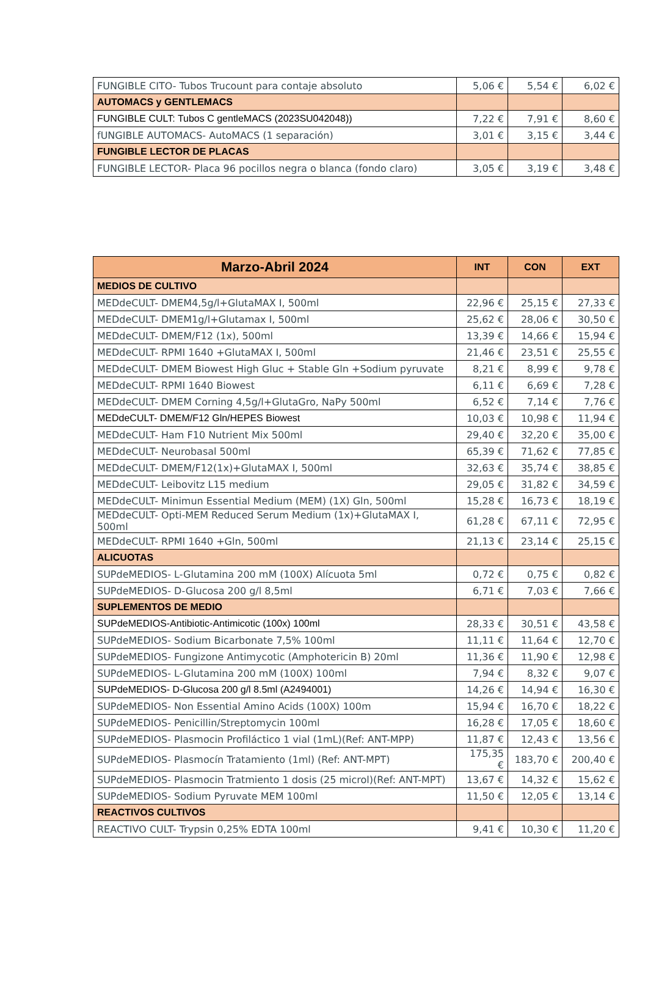| FUNGIBLE CITO- Tubos Trucount para contaje absoluto | 5,06 € | 5,54 € | 6,02 € |
| AUTOMACS y GENTLEMACS | | | |
| FUNGIBLE CULT: Tubos C gentleMACS (2023SU042048)) | 7,22 € | 7,91 € | 8,60 € |
| fUNGIBLE AUTOMACS- AutoMACS (1 separación) | 3,01 € | 3,15 € | 3,44 € |
| FUNGIBLE LECTOR DE PLACAS | | | |
| FUNGIBLE LECTOR- Placa 96 pocillos negra o blanca (fondo claro) | 3,05 € | 3,19 € | 3,48 € |
| Marzo-Abril 2024 | INT | CON | EXT |
| --- | --- | --- | --- |
| MEDIOS DE CULTIVO | | | |
| MEDdeCULT- DMEM4,5g/l+GlutaMAX I, 500ml | 22,96 € | 25,15 € | 27,33 € |
| MEDdeCULT- DMEM1g/l+Glutamax I, 500ml | 25,62 € | 28,06 € | 30,50 € |
| MEDdeCULT- DMEM/F12 (1x), 500ml | 13,39 € | 14,66 € | 15,94 € |
| MEDdeCULT- RPMI 1640 +GlutaMAX I, 500ml | 21,46 € | 23,51 € | 25,55 € |
| MEDdeCULT- DMEM Biowest High Gluc + Stable Gln +Sodium pyruvate | 8,21 € | 8,99 € | 9,78 € |
| MEDdeCULT- RPMI 1640 Biowest | 6,11 € | 6,69 € | 7,28 € |
| MEDdeCULT- DMEM Corning 4,5g/l+GlutaGro, NaPy 500ml | 6,52 € | 7,14 € | 7,76 € |
| MEDdeCULT- DMEM/F12 Gln/HEPES Biowest | 10,03 € | 10,98 € | 11,94 € |
| MEDdeCULT- Ham F10 Nutrient Mix 500ml | 29,40 € | 32,20 € | 35,00 € |
| MEDdeCULT- Neurobasal 500ml | 65,39 € | 71,62 € | 77,85 € |
| MEDdeCULT- DMEM/F12(1x)+GlutaMAX I, 500ml | 32,63 € | 35,74 € | 38,85 € |
| MEDdeCULT- Leibovitz L15 medium | 29,05 € | 31,82 € | 34,59 € |
| MEDdeCULT- Minimun Essential Medium (MEM) (1X) Gln, 500ml | 15,28 € | 16,73 € | 18,19 € |
| MEDdeCULT- Opti-MEM Reduced Serum Medium (1x)+GlutaMAX I, 500ml | 61,28 € | 67,11 € | 72,95 € |
| MEDdeCULT- RPMI 1640 +Gln, 500ml | 21,13 € | 23,14 € | 25,15 € |
| ALICUOTAS | | | |
| SUPdeMEDIOS- L-Glutamina 200 mM (100X) Alícuota 5ml | 0,72 € | 0,75 € | 0,82 € |
| SUPdeMEDIOS- D-Glucosa 200 g/l 8,5ml | 6,71 € | 7,03 € | 7,66 € |
| SUPLEMENTOS DE MEDIO | | | |
| SUPdeMEDIOS-Antibiotic-Antimicotic (100x) 100ml | 28,33 € | 30,51 € | 43,58 € |
| SUPdeMEDIOS- Sodium Bicarbonate 7,5% 100ml | 11,11 € | 11,64 € | 12,70 € |
| SUPdeMEDIOS- Fungizone Antimycotic (Amphotericin B) 20ml | 11,36 € | 11,90 € | 12,98 € |
| SUPdeMEDIOS- L-Glutamina 200 mM (100X) 100ml | 7,94 € | 8,32 € | 9,07 € |
| SUPdeMEDIOS- D-Glucosa 200 g/l 8.5ml (A2494001) | 14,26 € | 14,94 € | 16,30 € |
| SUPdeMEDIOS- Non Essential Amino Acids (100X) 100m | 15,94 € | 16,70 € | 18,22 € |
| SUPdeMEDIOS- Penicillin/Streptomycin 100ml | 16,28 € | 17,05 € | 18,60 € |
| SUPdeMEDIOS- Plasmocin Profiláctico 1 vial (1mL)(Ref: ANT-MPP) | 11,87 € | 12,43 € | 13,56 € |
| SUPdeMEDIOS- Plasmocín Tratamiento (1ml) (Ref: ANT-MPT) | 175,35 € | 183,70 € | 200,40 € |
| SUPdeMEDIOS- Plasmocin Tratmiento 1 dosis (25 microl)(Ref: ANT-MPT) | 13,67 € | 14,32 € | 15,62 € |
| SUPdeMEDIOS- Sodium Pyruvate MEM 100ml | 11,50 € | 12,05 € | 13,14 € |
| REACTIVOS CULTIVOS | | | |
| REACTIVO CULT- Trypsin 0,25% EDTA 100ml | 9,41 € | 10,30 € | 11,20 € |